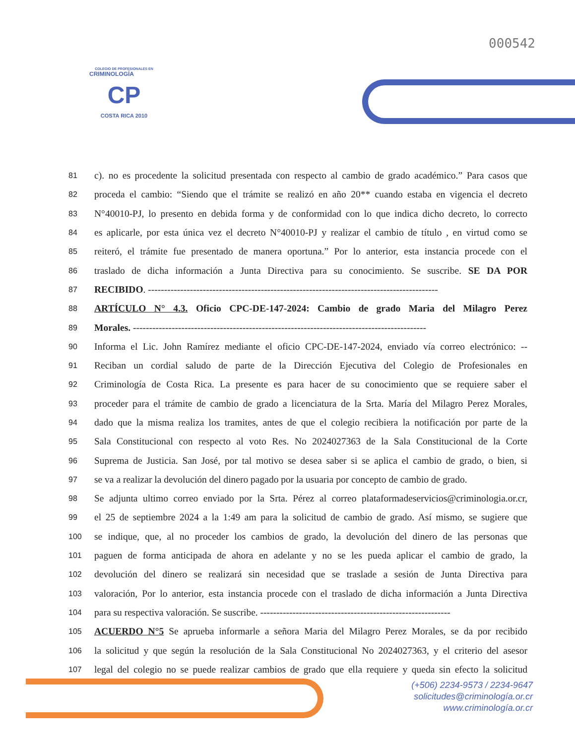000542
COLEGIO DE PROFESIONALES EN
CRIMINOLOGÍA
CP
COSTA RICA 2010
81 c). no es procedente la solicitud presentada con respecto al cambio de grado académico.” Para casos que
82 proceda el cambio: “Siendo que el trámite se realizó en año 20** cuando estaba en vigencia el decreto
83 N°40010-PJ, lo presento en debida forma y de conformidad con lo que indica dicho decreto, lo correcto
84 es aplicarle, por esta única vez el decreto N°40010-PJ y realizar el cambio de título , en virtud como se
85 reiteró, el trámite fue presentado de manera oportuna.” Por lo anterior, esta instancia procede con el
86 traslado de dicha información a Junta Directiva para su conocimiento. Se suscribe. SE DA POR
87 RECIBIDO. ------------------------------------------------------------------------------------------
88 ARTÍCULO N° 4.3. Oficio CPC-DE-147-2024: Cambio de grado Maria del Milagro Perez
89 Morales. -------------------------------------------------------------------------------------------
90 Informa el Lic. John Ramírez mediante el oficio CPC-DE-147-2024, enviado vía correo electrónico: --
91 Reciban un cordial saludo de parte de la Dirección Ejecutiva del Colegio de Profesionales en
92 Criminología de Costa Rica. La presente es para hacer de su conocimiento que se requiere saber el
93 proceder para el trámite de cambio de grado a licenciatura de la Srta. María del Milagro Perez Morales,
94 dado que la misma realiza los tramites, antes de que el colegio recibiera la notificación por parte de la
95 Sala Constitucional con respecto al voto Res. No 2024027363 de la Sala Constitucional de la Corte
96 Suprema de Justicia. San José, por tal motivo se desea saber si se aplica el cambio de grado, o bien, si
97 se va a realizar la devolución del dinero pagado por la usuaria por concepto de cambio de grado.
98 Se adjunta ultimo correo enviado por la Srta. Pérez al correo plataformadeservicios@criminologia.or.cr,
99 el 25 de septiembre 2024 a la 1:49 am para la solicitud de cambio de grado. Así mismo, se sugiere que
100 se indique, que, al no proceder los cambios de grado, la devolución del dinero de las personas que
101 paguen de forma anticipada de ahora en adelante y no se les pueda aplicar el cambio de grado, la
102 devolución del dinero se realizará sin necesidad que se traslade a sesión de Junta Directiva para
103 valoración, Por lo anterior, esta instancia procede con el traslado de dicha información a Junta Directiva
104 para su respectiva valoración. Se suscribe. -----------------------------------------------------------
105 ACUERDO N°5 Se aprueba informarle a señora Maria del Milagro Perez Morales, se da por recibido
106 la solicitud y que según la resolución de la Sala Constitucional No 2024027363, y el criterio del asesor
107 legal del colegio no se puede realizar cambios de grado que ella requiere y queda sin efecto la solicitud
(+506) 2234-9573 / 2234-9647
solicitudes@criminología.or.cr
www.criminología.or.cr